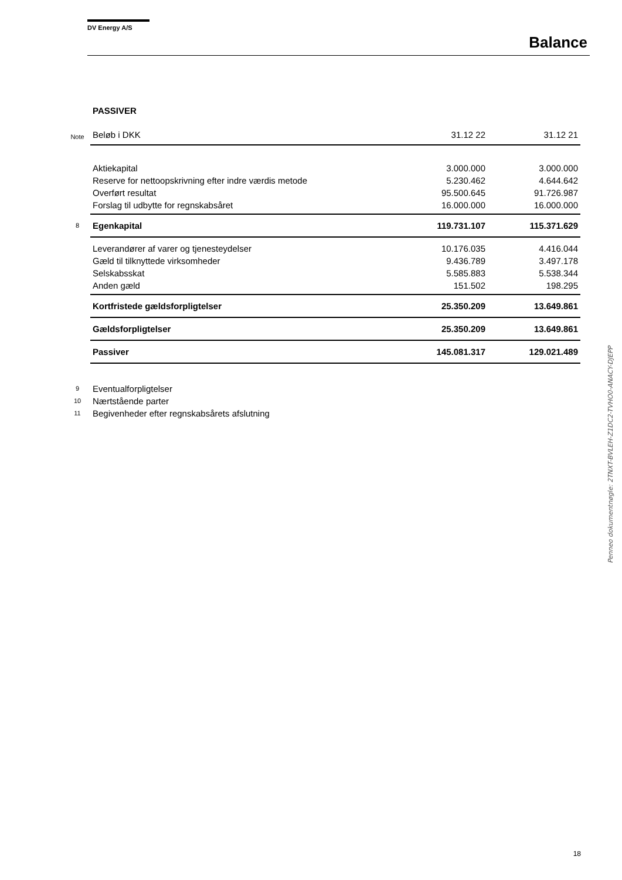DV Energy A/S
Balance
PASSIVER
| Note | Beløb i DKK | 31.12 22 | 31.12 21 |
| | Aktiekapital | 3.000.000 | 3.000.000 |
| | Reserve for nettoopskrivning efter indre værdis metode | 5.230.462 | 4.644.642 |
| | Overført resultat | 95.500.645 | 91.726.987 |
| | Forslag til udbytte for regnskabsåret | 16.000.000 | 16.000.000 |
| 8 | Egenkapital | 119.731.107 | 115.371.629 |
| | Leverandører af varer og tjenesteydelser | 10.176.035 | 4.416.044 |
| | Gæld til tilknyttede virksomheder | 9.436.789 | 3.497.178 |
| | Selskabsskat | 5.585.883 | 5.538.344 |
| | Anden gæld | 151.502 | 198.295 |
| | Kortfristede gældsforpligtelser | 25.350.209 | 13.649.861 |
| | Gældsforpligtelser | 25.350.209 | 13.649.861 |
| | Passiver | 145.081.317 | 129.021.489 |
| 9 | Eventualforpligtelser | | |
| 10 | Nærtstående parter | | |
| 11 | Begivenheder efter regnskabsårets afslutning | | |
Penneo dokumentnøgle: 2TNXT-BVLEH-Z1DC2-TVHO0-ANACY-DJEPP
18